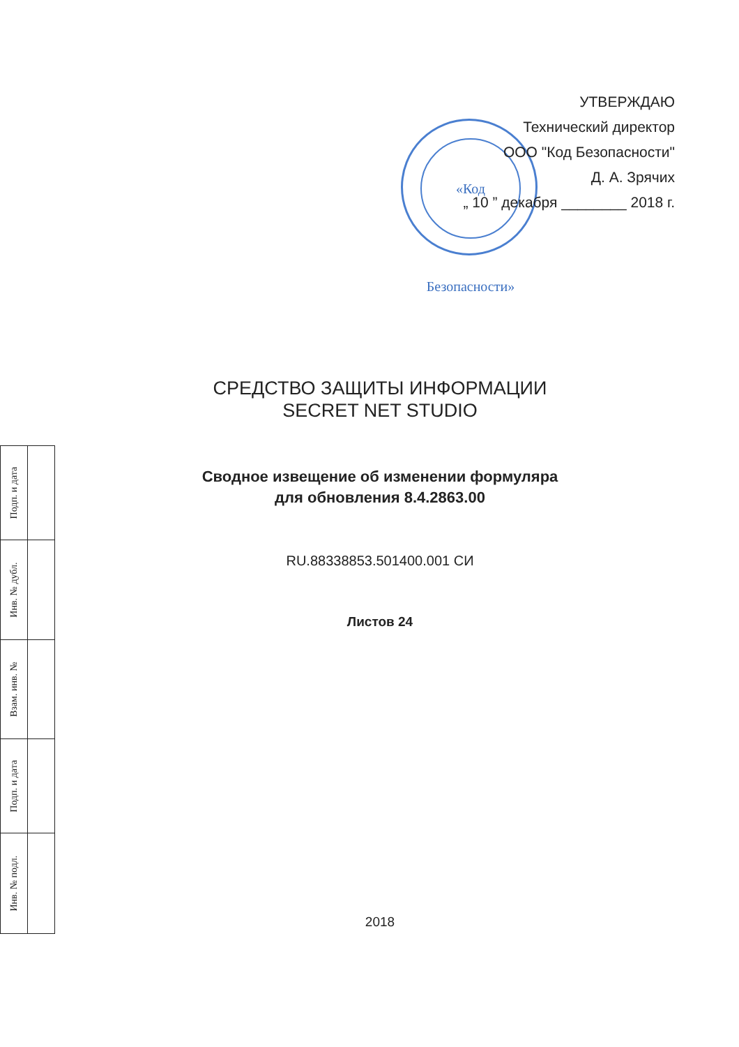«Код Безопасности»
УТВЕРЖДАЮ
Технический директор
ООО "Код Безопасности"
Д. А. Зрячих
„ 10 ” декабря ________ 2018 г.
СРЕДСТВО ЗАЩИТЫ ИНФОРМАЦИИ
SECRET NET STUDIO
Сводное извещение об изменении формуляра
для обновления 8.4.2863.00
RU.88338853.501400.001 СИ
Листов 24
2018
| Инв. № подл. | Подп. и дата | Взам. инв. № | Инв. № дубл. | Подп. и дата |